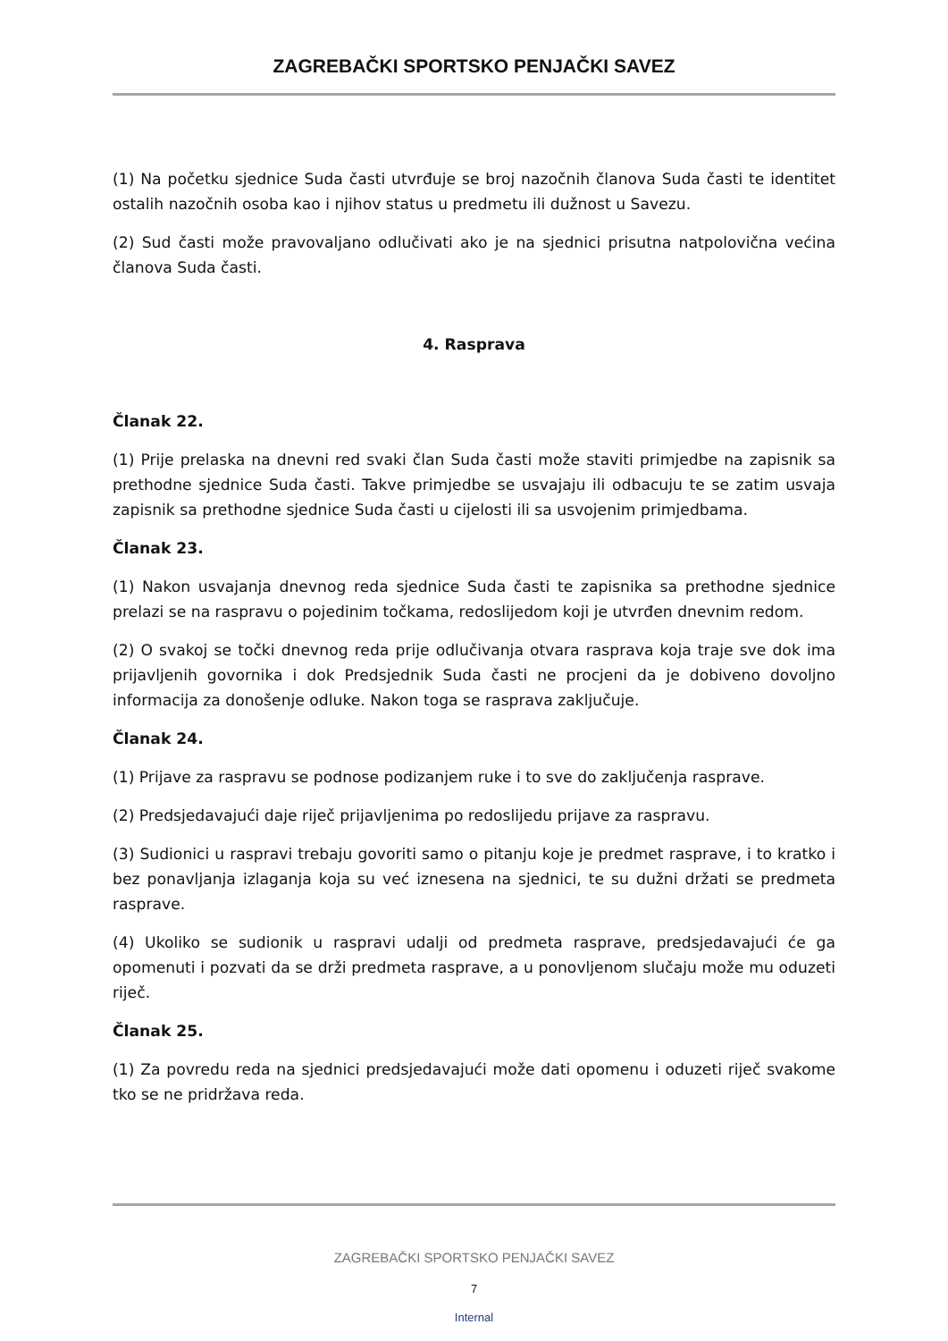ZAGREBAČKI SPORTSKO PENJAČKI SAVEZ
(1) Na početku sjednice Suda časti utvrđuje se broj nazočnih članova Suda časti te identitet ostalih nazočnih osoba kao i njihov status u predmetu ili dužnost u Savezu.
(2) Sud časti može pravovaljano odlučivati ako je na sjednici prisutna natpolovična većina članova Suda časti.
4. Rasprava
Članak 22.
(1) Prije prelaska na dnevni red svaki član Suda časti može staviti primjedbe na zapisnik sa prethodne sjednice Suda časti. Takve primjedbe se usvajaju ili odbacuju te se zatim usvaja zapisnik sa prethodne sjednice Suda časti u cijelosti ili sa usvojenim primjedbama.
Članak 23.
(1) Nakon usvajanja dnevnog reda sjednice Suda časti te zapisnika sa prethodne sjednice prelazi se na raspravu o pojedinim točkama, redoslijedom koji je utvrđen dnevnim redom.
(2) O svakoj se točki dnevnog reda prije odlučivanja otvara rasprava koja traje sve dok ima prijavljenih govornika i dok Predsjednik Suda časti ne procjeni da je dobiveno dovoljno informacija za donošenje odluke. Nakon toga se rasprava zaključuje.
Članak 24.
(1) Prijave za raspravu se podnose podizanjem ruke i to sve do zaključenja rasprave.
(2) Predsjedavajući daje riječ prijavljenima po redoslijedu prijave za raspravu.
(3) Sudionici u raspravi trebaju govoriti samo o pitanju koje je predmet rasprave, i to kratko i bez ponavljanja izlaganja koja su već iznesena na sjednici, te su dužni držati se predmeta rasprave.
(4) Ukoliko se sudionik u raspravi udalji od predmeta rasprave, predsjedavajući će ga opomenuti i pozvati da se drži predmeta rasprave, a u ponovljenom slučaju može mu oduzeti riječ.
Članak 25.
(1) Za povredu reda na sjednici predsjedavajući može dati opomenu i oduzeti riječ svakome tko se ne pridržava reda.
ZAGREBAČKI SPORTSKO PENJAČKI SAVEZ
7
Internal